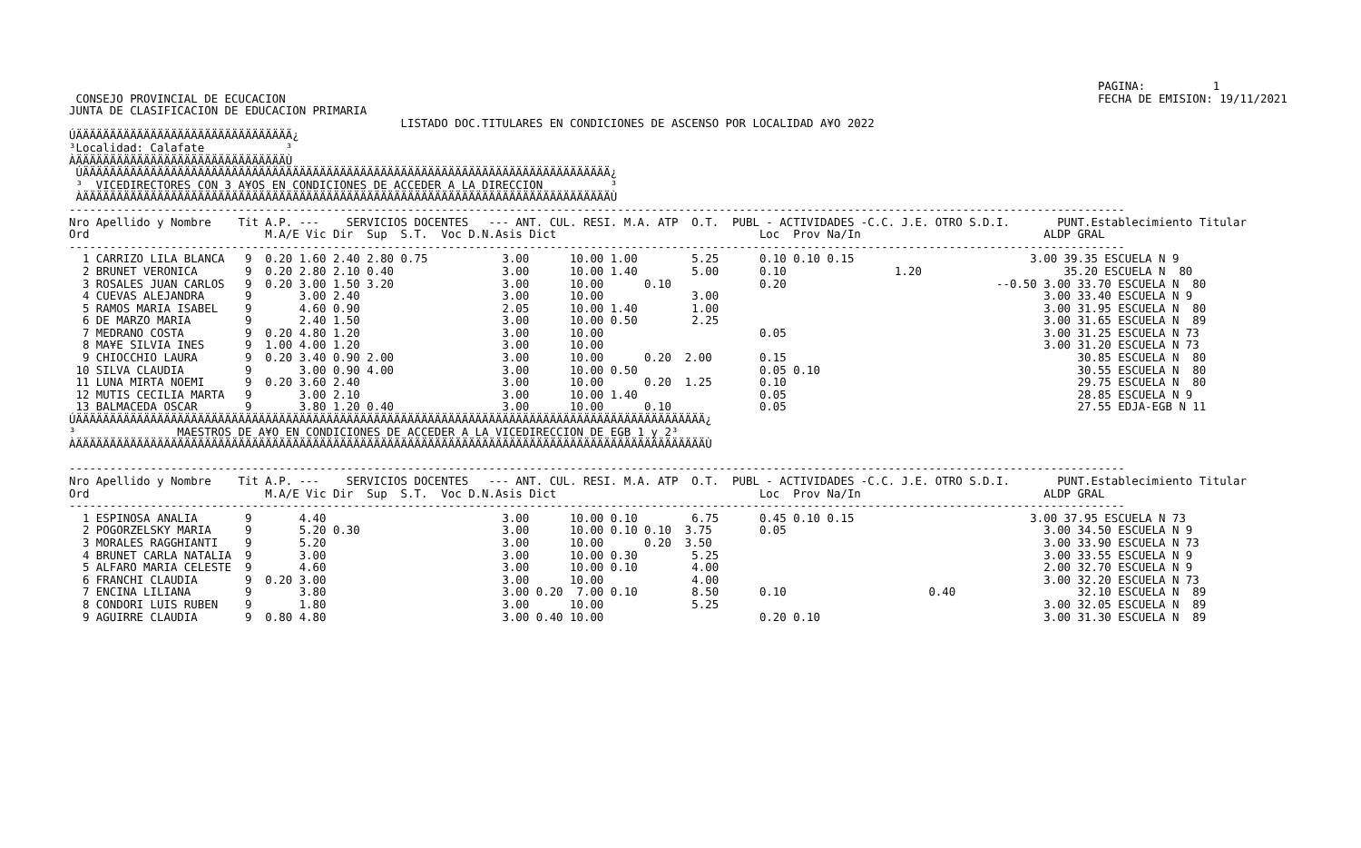PAGINA:          1
 CONSEJO PROVINCIAL DE ECUCACION                                                                                                                        FECHA DE EMISION: 19/11/2021
JUNTA DE CLASIFICACION DE EDUCACION PRIMARIA
                                                 LISTADO DOC.TITULARES EN CONDICIONES DE ASCENSO POR LOCALIDAD A¥O 2022
ÚÄÄÄÄÄÄÄÄÄÄÄÄÄÄÄÄÄÄÄÄÄÄÄÄÄÄÄÄÄÄÄÄ¿
³Localidad: Calafate            ³
ÀÄÄÄÄÄÄÄÄÄÄÄÄÄÄÄÄÄÄÄÄÄÄÄÄÄÄÄÄÄÄÄÙ
 ÚÄÄÄÄÄÄÄÄÄÄÄÄÄÄÄÄÄÄÄÄÄÄÄÄÄÄÄÄÄÄÄÄÄÄÄÄÄÄÄÄÄÄÄÄÄÄÄÄÄÄÄÄÄÄÄÄÄÄÄÄÄÄÄÄÄÄÄÄÄÄÄÄÄÄÄÄÄÄ¿
 ³  VICEDIRECTORES CON 3 A¥OS EN CONDICIONES DE ACCEDER A LA DIRECCION          ³
 ÀÄÄÄÄÄÄÄÄÄÄÄÄÄÄÄÄÄÄÄÄÄÄÄÄÄÄÄÄÄÄÄÄÄÄÄÄÄÄÄÄÄÄÄÄÄÄÄÄÄÄÄÄÄÄÄÄÄÄÄÄÄÄÄÄÄÄÄÄÄÄÄÄÄÄÄÄÄÄÙ
------------------------------------------------------------------------------------------------------------------------------------------------------------
Nro Apellido y Nombre    Tit A.P. ---    SERVICIOS DOCENTES   --- ANT. CUL. RESI. M.A. ATP  O.T.  PUBL - ACTIVIDADES -C.C. J.E. OTRO S.D.I.       PUNT.Establecimiento Titular
Ord                          M.A/E Vic Dir  Sup  S.T.  Voc D.N.Asis Dict                              Loc  Prov Na/In                           ALDP GRAL
------------------------------------------------------------------------------------------------------------------------------------------------------------
  1 CARRIZO LILA BLANCA   9  0.20 1.60 2.40 2.80 0.75           3.00      10.00 1.00        5.25      0.10 0.10 0.15                          3.00 39.35 ESCUELA N 9
  2 BRUNET VERONICA       9  0.20 2.80 2.10 0.40                3.00      10.00 1.40        5.00      0.10                1.20                     35.20 ESCUELA N  80
  3 ROSALES JUAN CARLOS   9  0.20 3.00 1.50 3.20                3.00      10.00      0.10             0.20                               --0.50 3.00 33.70 ESCUELA N  80
  4 CUEVAS ALEJANDRA      9       3.00 2.40                     3.00      10.00             3.00                                                3.00 33.40 ESCUELA N 9
  5 RAMOS MARIA ISABEL    9       4.60 0.90                     2.05      10.00 1.40        1.00                                                3.00 31.95 ESCUELA N  80
  6 DE MARZO MARIA        9       2.40 1.50                     3.00      10.00 0.50        2.25                                                3.00 31.65 ESCUELA N  89
  7 MEDRANO COSTA         9  0.20 4.80 1.20                     3.00      10.00                       0.05                                      3.00 31.25 ESCUELA N 73
  8 MA¥E SILVIA INES      9  1.00 4.00 1.20                     3.00      10.00                                                                 3.00 31.20 ESCUELA N 73
  9 CHIOCCHIO LAURA       9  0.20 3.40 0.90 2.00                3.00      10.00      0.20  2.00       0.15                                           30.85 ESCUELA N  80
 10 SILVA CLAUDIA         9       3.00 0.90 4.00                3.00      10.00 0.50                  0.05 0.10                                      30.55 ESCUELA N  80
 11 LUNA MIRTA NOEMI      9  0.20 3.60 2.40                     3.00      10.00      0.20  1.25       0.10                                           29.75 ESCUELA N  80
 12 MUTIS CECILIA MARTA   9       3.00 2.10                     3.00      10.00 1.40                  0.05                                           28.85 ESCUELA N 9
 13 BALMACEDA OSCAR       9       3.80 1.20 0.40                3.00      10.00      0.10             0.05                                           27.55 EDJA-EGB N 11
ÚÄÄÄÄÄÄÄÄÄÄÄÄÄÄÄÄÄÄÄÄÄÄÄÄÄÄÄÄÄÄÄÄÄÄÄÄÄÄÄÄÄÄÄÄÄÄÄÄÄÄÄÄÄÄÄÄÄÄÄÄÄÄÄÄÄÄÄÄÄÄÄÄÄÄÄÄÄÄÄÄÄÄÄÄÄÄÄÄÄÄÄÄÄ¿
³               MAESTROS DE A¥O EN CONDICIONES DE ACCEDER A LA VICEDIRECCION DE EGB 1 y 2³
ÀÄÄÄÄÄÄÄÄÄÄÄÄÄÄÄÄÄÄÄÄÄÄÄÄÄÄÄÄÄÄÄÄÄÄÄÄÄÄÄÄÄÄÄÄÄÄÄÄÄÄÄÄÄÄÄÄÄÄÄÄÄÄÄÄÄÄÄÄÄÄÄÄÄÄÄÄÄÄÄÄÄÄÄÄÄÄÄÄÄÄÄÄÄÙ

------------------------------------------------------------------------------------------------------------------------------------------------------------
Nro Apellido y Nombre    Tit A.P. ---    SERVICIOS DOCENTES   --- ANT. CUL. RESI. M.A. ATP  O.T.  PUBL - ACTIVIDADES -C.C. J.E. OTRO S.D.I.       PUNT.Establecimiento Titular
Ord                          M.A/E Vic Dir  Sup  S.T.  Voc D.N.Asis Dict                              Loc  Prov Na/In                           ALDP GRAL
------------------------------------------------------------------------------------------------------------------------------------------------------------
  1 ESPINOSA ANALIA       9       4.40                          3.00      10.00 0.10        6.75      0.45 0.10 0.15                          3.00 37.95 ESCUELA N 73
  2 POGORZELSKY MARIA     9       5.20 0.30                     3.00      10.00 0.10 0.10  3.75       0.05                                      3.00 34.50 ESCUELA N 9
  3 MORALES RAGGHIANTI    9       5.20                          3.00      10.00      0.20  3.50                                                 3.00 33.90 ESCUELA N 73
  4 BRUNET CARLA NATALIA  9       3.00                          3.00      10.00 0.30        5.25                                                3.00 33.55 ESCUELA N 9
  5 ALFARO MARIA CELESTE  9       4.60                          3.00      10.00 0.10        4.00                                                2.00 32.70 ESCUELA N 9
  6 FRANCHI CLAUDIA       9  0.20 3.00                          3.00      10.00             4.00                                                3.00 32.20 ESCUELA N 73
  7 ENCINA LILIANA        9       3.80                          3.00 0.20  7.00 0.10        8.50      0.10                     0.40                  32.10 ESCUELA N  89
  8 CONDORI LUIS RUBEN    9       1.80                          3.00      10.00             5.25                                                3.00 32.05 ESCUELA N  89
  9 AGUIRRE CLAUDIA       9  0.80 4.80                          3.00 0.40 10.00                       0.20 0.10                                 3.00 31.30 ESCUELA N  89